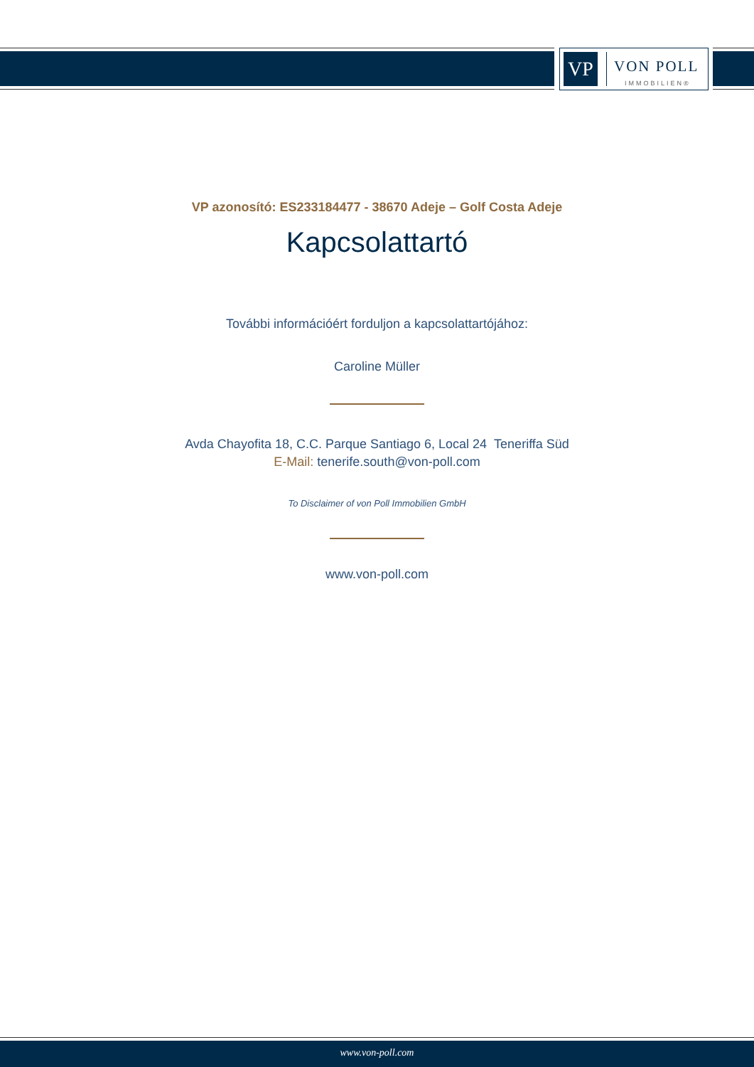VP
VON POLL
IMMOBILIEN®
VP azonosító: ES233184477 - 38670 Adeje – Golf Costa Adeje
Kapcsolattartó
További információért forduljon a kapcsolattartójához:
Caroline Müller
Avda Chayofita 18, C.C. Parque Santiago 6, Local 24 Teneriffa Süd
E-Mail: tenerife.south@von-poll.com
To Disclaimer of von Poll Immobilien GmbH
www.von-poll.com
www.von-poll.com